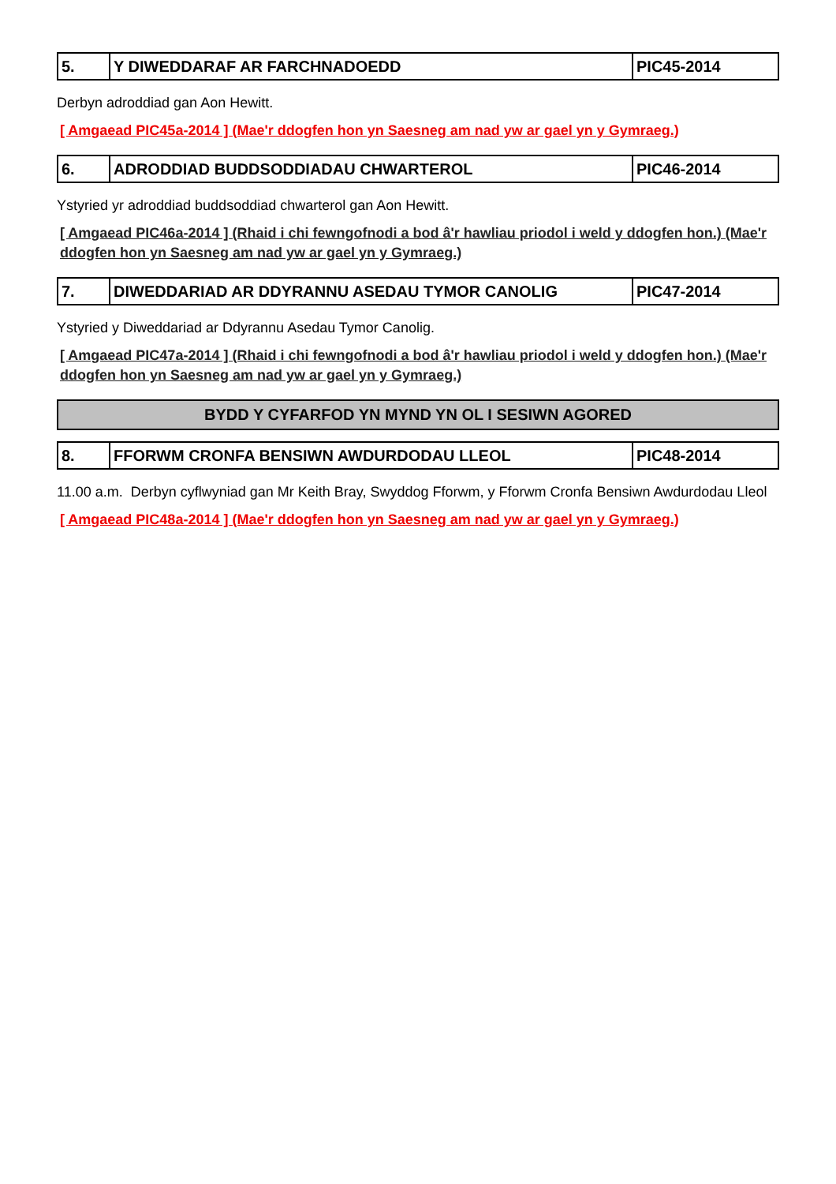| 5. | Y DIWEDDARAF AR FARCHNADOEDD | PIC45-2014 |
Derbyn adroddiad gan Aon Hewitt.
[ Amgaead PIC45a-2014 ] (Mae'r ddogfen hon yn Saesneg am nad yw ar gael yn y Gymraeg.)
| 6. | ADRODDIAD BUDDSODDIADAU CHWARTEROL | PIC46-2014 |
Ystyried yr adroddiad buddsoddiad chwarterol gan Aon Hewitt.
[ Amgaead PIC46a-2014 ] (Rhaid i chi fewngofnodi a bod â'r hawliau priodol i weld y ddogfen hon.) (Mae'r ddogfen hon yn Saesneg am nad yw ar gael yn y Gymraeg.)
| 7. | DIWEDDARIAD AR DDYRANNU ASEDAU TYMOR CANOLIG | PIC47-2014 |
Ystyried y Diweddariad ar Ddyrannu Asedau Tymor Canolig.
[ Amgaead PIC47a-2014 ] (Rhaid i chi fewngofnodi a bod â'r hawliau priodol i weld y ddogfen hon.) (Mae'r ddogfen hon yn Saesneg am nad yw ar gael yn y Gymraeg.)
BYDD Y CYFARFOD YN MYND YN OL I SESIWN AGORED
| 8. | FFORWM CRONFA BENSIWN AWDURDODAU LLEOL | PIC48-2014 |
11.00 a.m. Derbyn cyflwyniad gan Mr Keith Bray, Swyddog Fforwm, y Fforwm Cronfa Bensiwn Awdurdodau Lleol
[ Amgaead PIC48a-2014 ] (Mae'r ddogfen hon yn Saesneg am nad yw ar gael yn y Gymraeg.)